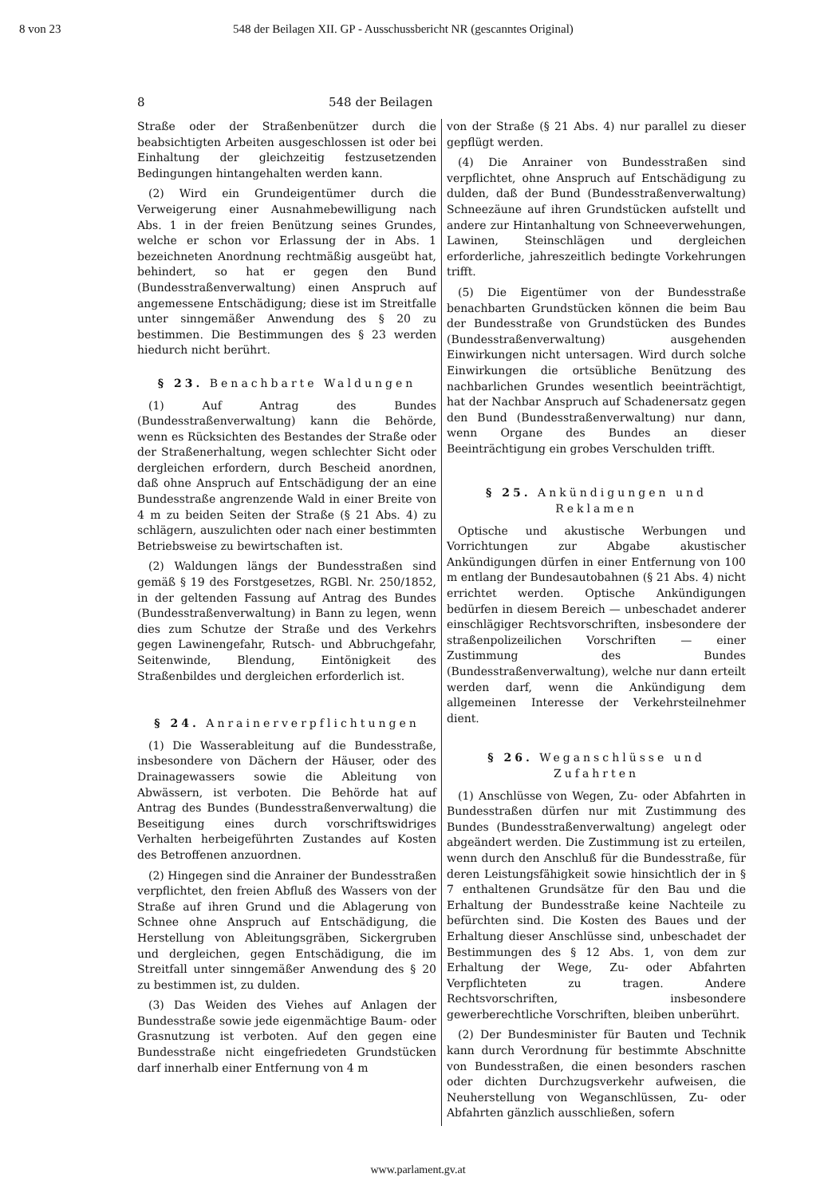8 von 23 548 der Beilagen XII. GP - Ausschussbericht NR (gescanntes Original)
8 548 der Beilagen
Straße oder der Straßenbenützer durch die beabsichtigten Arbeiten ausgeschlossen ist oder bei Einhaltung der gleichzeitig festzusetzenden Bedingungen hintangehalten werden kann.
(2) Wird ein Grundeigentümer durch die Verweigerung einer Ausnahmebewilligung nach Abs. 1 in der freien Benützung seines Grundes, welche er schon vor Erlassung der in Abs. 1 bezeichneten Anordnung rechtmäßig ausgeübt hat, behindert, so hat er gegen den Bund (Bundesstraßenverwaltung) einen Anspruch auf angemessene Entschädigung; diese ist im Streitfalle unter sinngemäßer Anwendung des § 20 zu bestimmen. Die Bestimmungen des § 23 werden hiedurch nicht berührt.
§ 23. Benachbarte Waldungen
(1) Auf Antrag des Bundes (Bundesstraßenverwaltung) kann die Behörde, wenn es Rücksichten des Bestandes der Straße oder der Straßenerhaltung, wegen schlechter Sicht oder dergleichen erfordern, durch Bescheid anordnen, daß ohne Anspruch auf Entschädigung der an eine Bundesstraße angrenzende Wald in einer Breite von 4 m zu beiden Seiten der Straße (§ 21 Abs. 4) zu schlägern, auszulichten oder nach einer bestimmten Betriebsweise zu bewirtschaften ist.
(2) Waldungen längs der Bundesstraßen sind gemäß § 19 des Forstgesetzes, RGBl. Nr. 250/1852, in der geltenden Fassung auf Antrag des Bundes (Bundesstraßenverwaltung) in Bann zu legen, wenn dies zum Schutze der Straße und des Verkehrs gegen Lawinengefahr, Rutsch- und Abbruchgefahr, Seitenwinde, Blendung, Eintönigkeit des Straßenbildes und dergleichen erforderlich ist.
§ 24. Anrainerverpflichtungen
(1) Die Wasserableitung auf die Bundesstraße, insbesondere von Dächern der Häuser, oder des Drainagewassers sowie die Ableitung von Abwässern, ist verboten. Die Behörde hat auf Antrag des Bundes (Bundesstraßenverwaltung) die Beseitigung eines durch vorschriftswidriges Verhalten herbeigeführten Zustandes auf Kosten des Betroffenen anzuordnen.
(2) Hingegen sind die Anrainer der Bundesstraßen verpflichtet, den freien Abfluß des Wassers von der Straße auf ihren Grund und die Ablagerung von Schnee ohne Anspruch auf Entschädigung, die Herstellung von Ableitungsgräben, Sickergruben und dergleichen, gegen Entschädigung, die im Streitfall unter sinngemäßer Anwendung des § 20 zu bestimmen ist, zu dulden.
(3) Das Weiden des Viehes auf Anlagen der Bundesstraße sowie jede eigenmächtige Baum- oder Grasnutzung ist verboten. Auf den gegen eine Bundesstraße nicht eingefriedeten Grundstücken darf innerhalb einer Entfernung von 4 m
von der Straße (§ 21 Abs. 4) nur parallel zu dieser gepflügt werden.
(4) Die Anrainer von Bundesstraßen sind verpflichtet, ohne Anspruch auf Entschädigung zu dulden, daß der Bund (Bundesstraßenverwaltung) Schneezäune auf ihren Grundstücken aufstellt und andere zur Hintanhaltung von Schneeverwehungen, Lawinen, Steinschlägen und dergleichen erforderliche, jahreszeitlich bedingte Vorkehrungen trifft.
(5) Die Eigentümer von der Bundesstraße benachbarten Grundstücken können die beim Bau der Bundesstraße von Grundstücken des Bundes (Bundesstraßenverwaltung) ausgehenden Einwirkungen nicht untersagen. Wird durch solche Einwirkungen die ortsübliche Benützung des nachbarlichen Grundes wesentlich beeinträchtigt, hat der Nachbar Anspruch auf Schadenersatz gegen den Bund (Bundesstraßenverwaltung) nur dann, wenn Organe des Bundes an dieser Beeinträchtigung ein grobes Verschulden trifft.
§ 25. Ankündigungen und
Reklamen
Optische und akustische Werbungen und Vorrichtungen zur Abgabe akustischer Ankündigungen dürfen in einer Entfernung von 100 m entlang der Bundesautobahnen (§ 21 Abs. 4) nicht errichtet werden. Optische Ankündigungen bedürfen in diesem Bereich — unbeschadet anderer einschlägiger Rechtsvorschriften, insbesondere der straßenpolizeilichen Vorschriften — einer Zustimmung des Bundes (Bundesstraßenverwaltung), welche nur dann erteilt werden darf, wenn die Ankündigung dem allgemeinen Interesse der Verkehrsteilnehmer dient.
§ 26. Weganschlüsse und Zufahrten
(1) Anschlüsse von Wegen, Zu- oder Abfahrten in Bundesstraßen dürfen nur mit Zustimmung des Bundes (Bundesstraßenverwaltung) angelegt oder abgeändert werden. Die Zustimmung ist zu erteilen, wenn durch den Anschluß für die Bundesstraße, für deren Leistungsfähigkeit sowie hinsichtlich der in § 7 enthaltenen Grundsätze für den Bau und die Erhaltung der Bundesstraße keine Nachteile zu befürchten sind. Die Kosten des Baues und der Erhaltung dieser Anschlüsse sind, unbeschadet der Bestimmungen des § 12 Abs. 1, von dem zur Erhaltung der Wege, Zu- oder Abfahrten Verpflichteten zu tragen. Andere Rechtsvorschriften, insbesondere gewerberechtliche Vorschriften, bleiben unberührt.
(2) Der Bundesminister für Bauten und Technik kann durch Verordnung für bestimmte Abschnitte von Bundesstraßen, die einen besonders raschen oder dichten Durchzugsverkehr aufweisen, die Neuherstellung von Weganschlüssen, Zu- oder Abfahrten gänzlich ausschließen, sofern
www.parlament.gv.at